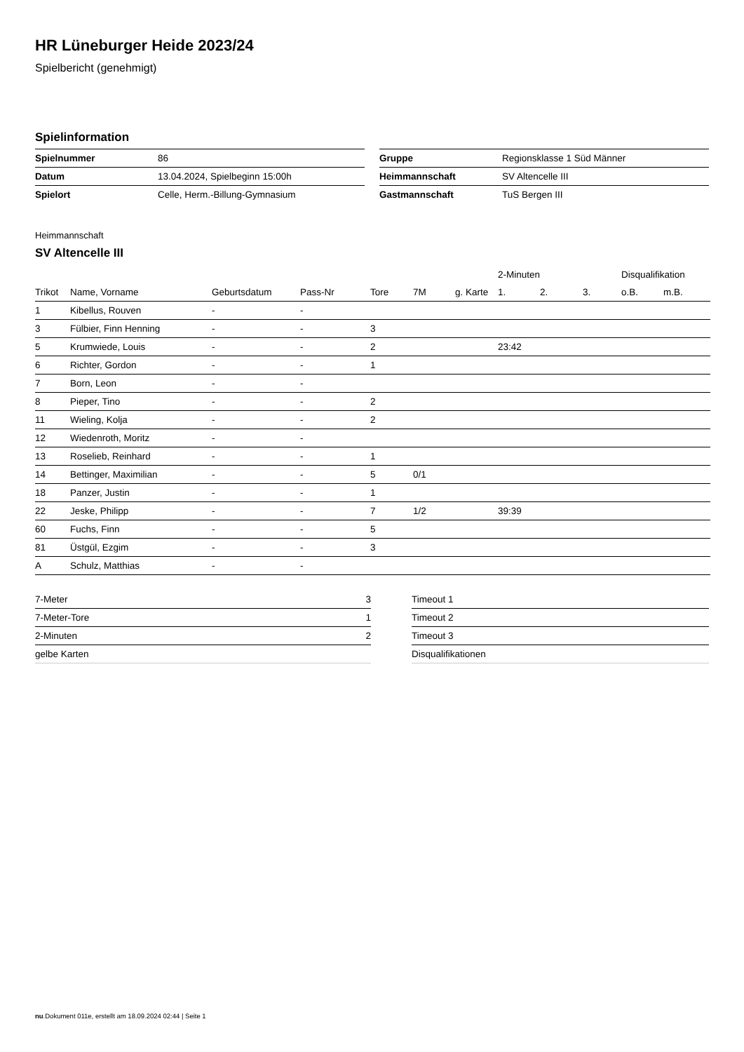HR Lüneburger Heide 2023/24
Spielbericht (genehmigt)
Spielinformation
| Spielnummer | 86 |
| Datum | 13.04.2024, Spielbeginn 15:00h |
| Spielort | Celle, Herm.-Billung-Gymnasium |
| Gruppe | Regionsklasse 1 Süd Männer |
| Heimmannschaft | SV Altencelle III |
| Gastmannschaft | TuS Bergen III |
Heimmannschaft
SV Altencelle III
| | | | | | | | 2-Minuten | | | Disqualifikation | |
| --- | --- | --- | --- | --- | --- | --- | --- | --- | --- | --- | --- |
| Trikot | Name, Vorname | Geburtsdatum | Pass-Nr | Tore | 7M | g. Karte | 1. | 2. | 3. | o.B. | m.B. |
| 1 | Kibellus, Rouven | - | - | | | | | | | | |
| 3 | Fülbier, Finn Henning | - | - | 3 | | | | | | | |
| 5 | Krumwiede, Louis | - | - | 2 | | | 23:42 | | | | |
| 6 | Richter, Gordon | - | - | 1 | | | | | | | |
| 7 | Born, Leon | - | - | | | | | | | | |
| 8 | Pieper, Tino | - | - | 2 | | | | | | | |
| 11 | Wieling, Kolja | - | - | 2 | | | | | | | |
| 12 | Wiedenroth, Moritz | - | - | | | | | | | | |
| 13 | Roselieb, Reinhard | - | - | 1 | | | | | | | |
| 14 | Bettinger, Maximilian | - | - | 5 | 0/1 | | | | | | |
| 18 | Panzer, Justin | - | - | 1 | | | | | | | |
| 22 | Jeske, Philipp | - | - | 7 | 1/2 | | 39:39 | | | | |
| 60 | Fuchs, Finn | - | - | 5 | | | | | | | |
| 81 | Üstgül, Ezgim | - | - | 3 | | | | | | | |
| A | Schulz, Matthias | - | - | | | | | | | | |
| 7-Meter | 3 |
| 7-Meter-Tore | 1 |
| 2-Minuten | 2 |
| gelbe Karten | |
| Timeout 1 |
| Timeout 2 |
| Timeout 3 |
| Disqualifikationen |
nu.Dokument 011e, erstellt am 18.09.2024 02:44 | Seite 1